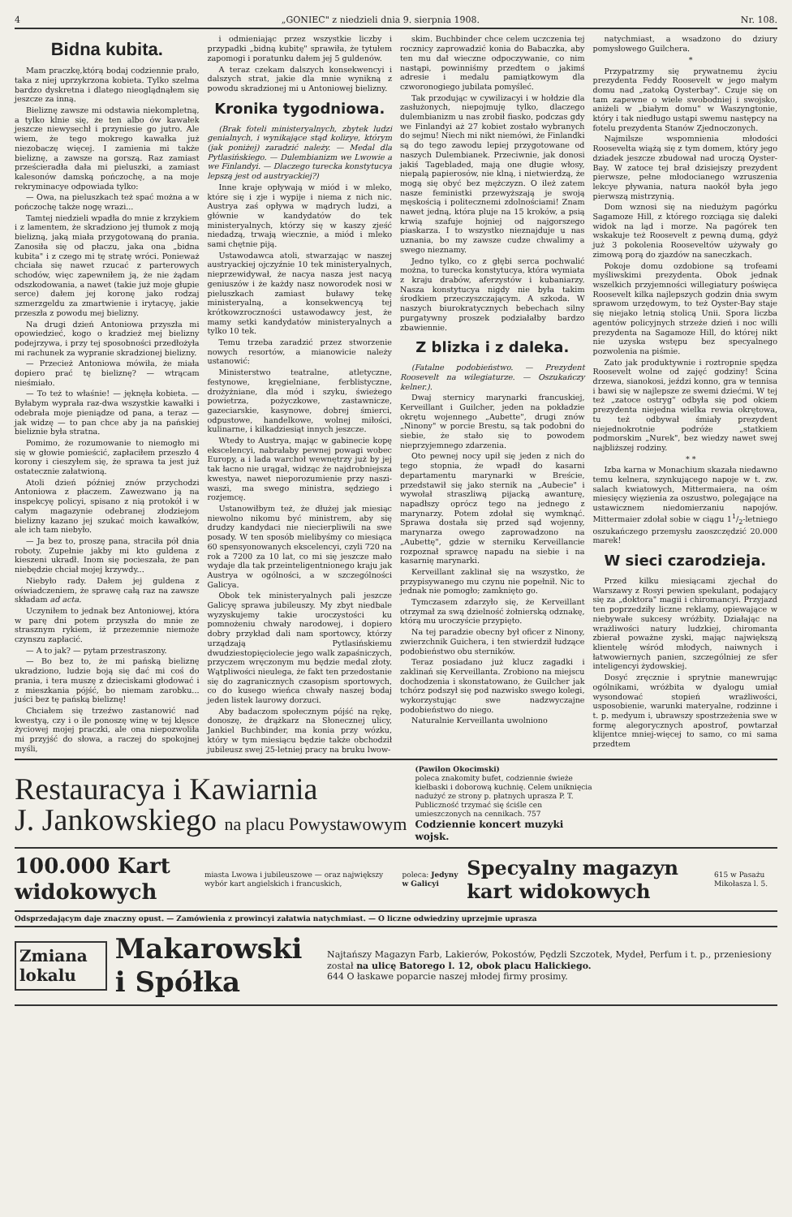4 „GONIEC" z niedzieli dnia 9. sierpnia 1908. Nr. 108.
Bidna kubita.
Mam praczkę,którą bodaj codziennie prało, taka z niej uprzykrzona kobieta. Tylko szelma bardzo dyskretna i dlatego nieoglądnąłem się jeszcze za inną.
Bieliznę zawsze mi odstawia niekompletną, a tylko klnie się, że ten albo ów kawałek jeszcze niewysechł i przyniesie go jutro. Ale wiem, że tego mokrego kawałka już niezobaczę więcej. I zamienia mi także bieliznę, a zawsze na gorszą. Raz zamiast prześcieradła dała mi pieluszki, a zamiast kalesonów damską pończochę, a na moje rekryminacye odpowiada tylko:
— Owa, na pieluszkach też spać można a w pończochę także nogę wrazi...
Tamtej niedzieli wpadła do mnie z krzykiem i z lamentem, że skradziono jej tłumok z moją bielizną, jaką miała przygotowaną do prania. Zanosiła się od płaczu, jaka ona „bidna kubita" i z czego mi tę stratę wróci. Ponieważ chciała się nawet rzucać z parterowych schodów, więc zapewniłem ją, że nie żądam odszkodowania, a nawet (takie już moje głupie serce) dałem jej koronę jako rodzaj szmerzgeldu za zmartwienie i irytacyę, jakie przeszła z powodu mej bielizny.
Na drugi dzień Antoniowa przyszła mi opowiedzieć, kogo o kradzież mej bielizny podejrzywa, i przy tej sposobności przedłożyła mi rachunek za wypranie skradzionej bielizny.
— Przecież Antoniowa mówiła, że miała dopiero prać tę bieliznę? — wtrącam nieśmiało.
— To też to właśnie! — jęknęła kobieta. — Byłabym wyprała raz-dwa wszystkie kawałki i odebrała moje pieniądze od pana, a teraz — jak widzę — to pan chce aby ja na pańskiej bieliznie była stratna.
Pomimo, że rozumowanie to niemogło mi się w głowie pomieścić, zapłaciłem przeszło 4 korony i cieszyłem się, że sprawa ta jest już ostatecznie załatwioną.
Atoli dzień później znów przychodzi Antoniowa z płaczem. Zawezwano ją na inspekcyę policyi, spisano z nią protokół i w całym magazynie odebranej złodziejom bielizny kazano jej szukać moich kawałków, ale ich tam niebyło.
— Ja bez to, proszę pana, straciła pół dnia roboty. Zupełnie jakby mi kto guldena z kieszeni ukradł. Inom się pocieszała, że pan niebędzie chciał mojej krzywdy...
Niebyło rady. Dałem jej guldena z oświadczeniem, że sprawę całą raz na zawsze składam ad acta.
Uczyniłem to jednak bez Antoniowej, która w parę dni potem przyszła do mnie ze strasznym rykiem, iż przezemnie niemoże czynszu zapłacić.
— A to jak? — pytam przestraszony.
— Bo bez to, że mi pańską bieliznę ukradziono, ludzie boją się dać mi coś do prania, i tera muszę z dzieciskami głodować i z mieszkania pójść, bo niemam zarobku... juści bez tę pańską bieliznę!
Chciałem się trzeźwo zastanowić nad kwestyą, czy i o ile ponoszę winę w tej klęsce życiowej mojej praczki, ale ona niepozwoliła mi przyjść do słowa, a raczej do spokojnej myśli,
i odmieniając przez wszystkie liczby i przypadki „bidną kubitę" sprawiła, że tytułem zapomogi i poratunku dałem jej 5 guldenów.
A teraz czekam dalszych konsekwencyi i dalszych strat, jakie dla mnie wynikną z powodu skradzionej mi u Antoniowej bielizny.
Kronika tygodniowa.
(Brak foteli ministeryalnych, zbytek ludzi genialnych, i wynikające stąd kolizye, którym (jak poniżej) zaradzić należy. — Medal dla Pytlasińskiego. — Dulembianizm we Lwowie a we Finlandyi. — Dlaczego turecka konstytucya lepszą jest od austryackiej?)
Inne kraje opływają w miód i w mleko, które się i zje i wypije i niema z nich nic. Austrya zaś opływa w mądrych ludzi, a głównie w kandydatów do tek ministeryalnych, którzy się w kaszy zjeść niedadzą, trwają wiecznie, a miód i mleko sami chętnie piją.
Ustawodawca atoli, stwarzając w naszej austryackiej ojczyźnie 10 tek ministeryalnych, nieprzewidywał, że nacya nasza jest nacyą geniuszów i że każdy nasz noworodek nosi w pieluszkach zamiast buławy tekę ministeryalną, a konsekwencyą tej krótkowzroczności ustawodawcy jest, że mamy setki kandydatów ministeryalnych a tylko 10 tek.
Temu trzeba zaradzić przez stworzenie nowych resortów, a mianowicie należy ustanowić:
Ministerstwo teatralne, atletyczne, festynowe, kręgielniane, ferblistyczne, drożyżniane, dla mód i szyku, świeżego powietrza, pożyczkowe, zastawnicze, gazeciarskie, kasynowe, dobrej śmierci, odpustowe, handelkowe, wolnej miłości, kulinarne, i kilkadziesiąt innych jeszcze.
Wtedy to Austrya, mając w gabinecie kopę ekscelencyi, nabrałaby pewnej powagi wobec Europy, a i lada warchoł wewnętrzy już by jej tak łacno nie urągał, widząc że najdrobniejsza kwestya, nawet nieporozumienie przy naszi-waszi, ma swego ministra, sędziego i rozjemcę.
Ustanowiłbym też, że dłużej jak miesiąc niewolno nikomu być ministrem, aby się drudzy kandydaci nie niecierpliwili na swe posady. W ten sposób mielibyśmy co miesiąca 60 spensyonowanych ekscelencyi, czyli 720 na rok a 7200 za 10 lat, co mi się jeszcze mało wydaje dla tak przeinteligentnionego kraju jak Austrya w ogólności, a w szczególności Galicya.
Obok tek ministeryalnych pali jeszcze Galicyę sprawa jubileuszy. My zbyt niedbale wyzyskujemy takie uroczystości ku pomnożeniu chwały narodowej, i dopiero dobry przykład dali nam sportowcy, którzy urządzają Pytlasińskiemu dwudziestopięciolecie jego walk zapaśniczych, przyczem wręczonym mu będzie medal złoty. Wątpliwości nieulega, że fakt ten przedostanie się do zagranicznych czasopism sportowych, co do kusego wieńca chwały naszej bodaj jeden listek laurowy dorzuci.
Aby badaczom społecznym pójść na rękę, donoszę, że drążkarz na Słonecznej ulicy, Jankiel Buchbinder, ma konia przy wózku, który w tym miesiącu będzie także obchodził jubileusz swej 25-letniej pracy na bruku lwow-
skim. Buchbinder chce celem uczczenia tej rocznicy zaprowadzić konia do Babaczka, aby ten mu dał wieczne odpoczywanie, co nim nastąpi, powinniśmy przedtem o jakimś adresie i medalu pamiątkowym dla czworonogiego jubilata pomyśleć.
Tak przodując w cywilizacyi i w hołdzie dla zasłużonych, niepojmuję tylko, dlaczego dulembianizm u nas zrobił fiasko, podczas gdy we Finlandyi aż 27 kobiet zostało wybranych do sejmu! Niech mi nikt niemówi, że Finlandki są do tego zawodu lepiej przygotowane od naszych Dulembianek. Przeciwnie, jak donosi jakiś Tagebladed, mają one długie włosy, niepalą papierosów, nie klną, i nietwierdzą, że mogą się obyć bez mężczyzn. O ileż zatem nasze feministki przewyższają je swoją męskością i politecznemi zdolnościami! Znam nawet jedną, która pluje na 15 kroków, a psią krwią szafuje hojniej od najgorszego piaskarza. I to wszystko nieznajduje u nas uznania, bo my zawsze cudze chwalimy a swego nieznamy.
Jedno tylko, co z głębi serca pochwalić można, to turecka konstytucya, która wymiata z kraju drabów, aferzystów i kubaniarzy. Nasza konstytucya nigdy nie była takim środkiem przeczyszczającym. A szkoda. W naszych biurokratycznych bebechach silny purgatywny proszek podziałałby bardzo zbawiennie.
Z blizka i z daleka.
(Fatalne podobieństwo. — Prezydent Roosevelt na wilegiaturze. — Oszukańczy kelner.).
Dwaj sternicy marynarki francuskiej, Kerveillant i Guilcher, jeden na pokładzie okrętu wojennego „Aubette", drugi znów „Ninony" w porcie Brestu, są tak podobni do siebie, że stało się to powodem nieprzyjemnego zdarzenia.
Oto pewnej nocy upił się jeden z nich do tego stopnia, że wpadł do kasarni departamentu marynarki w Breście, przedstawił się jako sternik na „Aubecie" i wywołał straszliwą pijacką awanturę, napadłszy oprócz tego na jednego z marynarzy. Potem zdołał się wymknąć. Sprawa dostała się przed sąd wojenny, marynarza owego zaprowadzono na „Aubettę", gdzie w sterniku Kerveillancie rozpoznał sprawcę napadu na siebie i na kasarnię marynarki.
Kerveillant zaklinał się na wszystko, że przypisywanego mu czynu nie popełnił. Nic to jednak nie pomogło; zamknięto go.
Tymczasem zdarzyło się, że Kerveillant otrzymał za swą dzielność żołnierską odznakę, którą mu uroczyście przypięto.
Na tej paradzie obecny był oficer z Ninony, zwierzchnik Guichera, i ten stwierdził łudzące podobieństwo obu sterników.
Teraz posiadano już klucz zagadki i zaklinań się Kerveillanta. Zrobiono na miejscu dochodzenia i skonstatowano, że Guilcher jak tchórz podszył się pod nazwisko swego kolegi, wykorzystując swe nadzwyczajne podobieństwo do niego.
Naturalnie Kerveillanta uwolniono
natychmiast, a wsadzono do dziury pomysłowego Guilchera.
*
Przypatrzmy się prywatnemu życiu prezydenta Feddy Roosevelt w jego małym domu nad „zatoką Oysterbay". Czuje się on tam zapewne o wiele swobodniej i swojsko, aniżeli w „białym domu" w Waszyngtonie, który i tak niedługo ustąpi swemu następcy na fotelu prezydenta Stanów Zjednoczonych.
Najmilsze wspomnienia młodości Roosevelta wiążą się z tym domem, który jego dziadek jeszcze zbudował nad uroczą Oyster-Bay. W zatoce tej brał dzisiejszy prezydent pierwsze, pełne młodocianego wzruszenia lekcye pływania, natura naokół była jego pierwszą mistrzynią.
Dom wznosi się na niedużym pagórku Sagamoze Hill, z którego rozciąga się daleki widok na ląd i morze. Na pagórek ten wskakuje też Roosevelt z pewną dumą, gdyż już 3 pokolenia Rooseveltów używały go zimową porą do zjazdów na saneczkach.
Pokoje domu ozdobione są trofeami myśliwskimi prezydenta. Obok jednak wszelkich przyjemności willegiatury poświęca Roosevelt kilka najlepszych godzin dnia swym sprawom urzędowym, to też Oyster-Bay staje się niejako letnią stolicą Unii. Spora liczba agentów policyjnych strzeże dzień i noc willi prezydenta na Sagamoze Hill, do której nikt nie uzyska wstępu bez specyalnego pozwolenia na piśmie.
Zato jak produktywnie i roztropnie spędza Roosevelt wolne od zajęć godziny! Ścina drzewa, sianokosi, jeździ konno, gra w tennisa i bawi się w najlepsze ze swemi dziećmi. W tej też „zatoce ostryg" odbyła się pod okiem prezydenta niejedna wielka rewia okrętowa, tu też odbywał śmiały prezydent niejednokrotnie podróże „statkiem podmorskim „Nurek", bez wiedzy nawet swej najbliższej rodziny.
* *
Izba karna w Monachium skazała niedawno temu kelnera, szynkującego napoje w t. zw. salach kwiatowych, Mittermaiera, na ośm miesięcy więzienia za oszustwo, polegające na ustawicznem niedomierzaniu napojów. Mittermaier zdołał sobie w ciągu 11/2-letniego oszukańczego przemysłu zaoszczędzić 20.000 marek!
W sieci czarodzieja.
Przed kilku miesiącami zjechał do Warszawy z Rosyi pewien spekulant, podający się za „doktora" magii i chiromancyi. Przyjazd ten poprzedziły liczne reklamy, opiewające w niebywałe sukcesy wróżbity. Działając na wrażliwości natury ludzkiej, chiromanta zbierał poważne zyski, mając największą klientelę wśród młodych, naiwnych i łatwowiernych panien, szczególniej ze sfer inteligencyi żydowskiej.
Dosyć zręcznie i sprytnie manewrując ogólnikami, wróżbita w dyalogu umiał wysondować stopień wrażliwości, usposobienie, warunki materyalne, rodzinne i t. p. medyum i, ubrawszy spostrzeżenia swe w formę alegorycznych apostrof, powtarzał klijentce mniej-więcej to samo, co mi sama przedtem
Restauracya i Kawiarnia
J. Jankowskiego na placu Powystawowym
(Pawilon Okocimski)
poleca znakomity bufet, codziennie świeże kiełbaski i doborową kuchnię. Celem uniknięcia nadużyć ze strony p. płatnych uprasza P. T. Publiczność trzymać się ściśle cen umieszczonych na cennikach. 757
Codziennie koncert muzyki wojsk.
100.000 Kart widokowych
miasta Lwowa i jubileuszowe — oraz największy wybór kart angielskich i francuskich,
poleca: Jedyny w Galicyi
Specyalny magazyn kart widokowych
615 w Pasażu Mikołasza l. 5.
Odsprzedającym daje znaczny opust. — Zamówienia z prowincyi załatwia natychmiast. — O liczne odwiedziny uprzejmie uprasza
Zmiana lokalu
Makarowski i Spółka
Najtańszy Magazyn Farb, Lakierów, Pokostów, Pędzli Szczotek, Mydeł, Perfum i t. p., przeniesiony został na ulicę Batorego l. 12, obok placu Halickiego.
644 O łaskawe poparcie naszej młodej firmy prosimy.